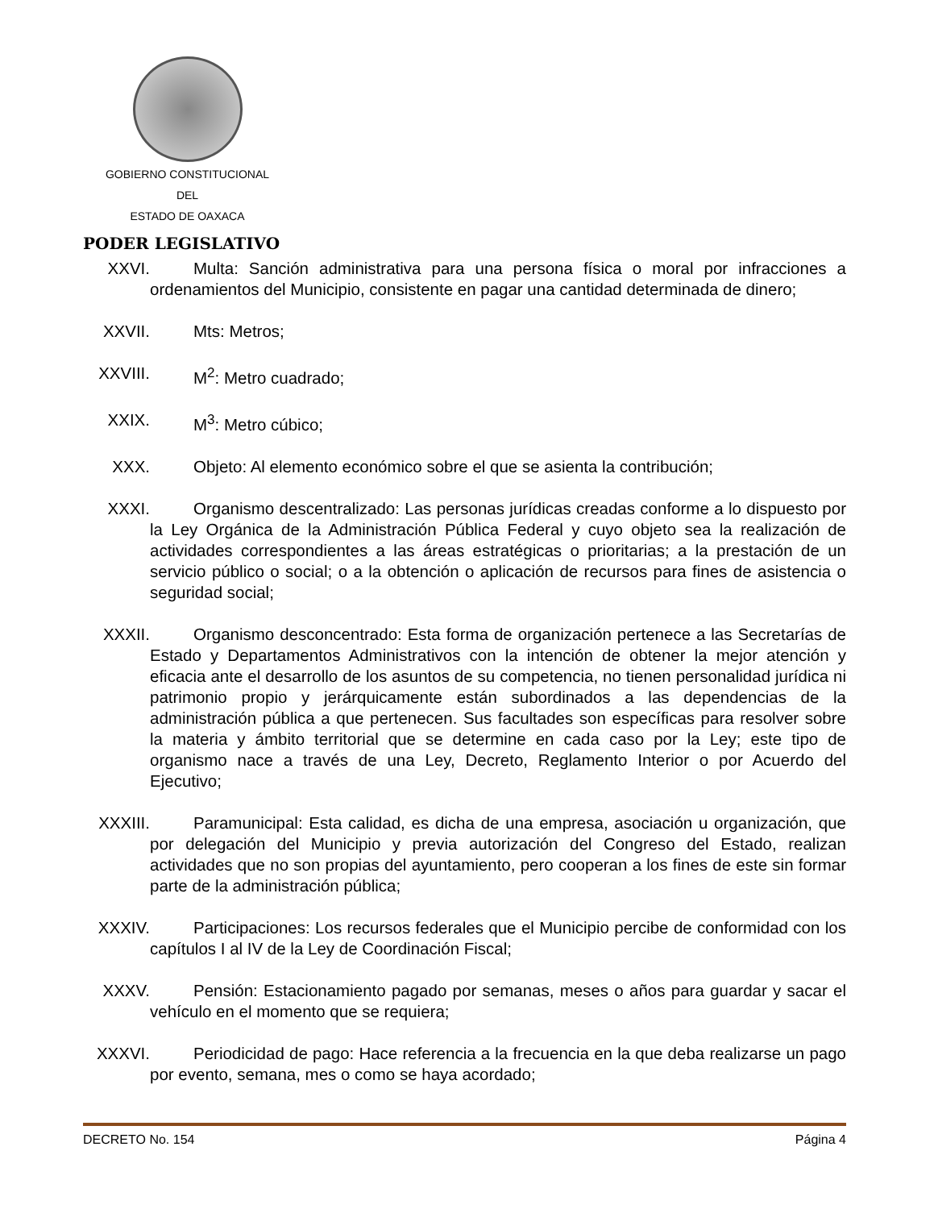GOBIERNO CONSTITUCIONAL
DEL
ESTADO DE OAXACA
PODER LEGISLATIVO
XXVI. Multa: Sanción administrativa para una persona física o moral por infracciones a ordenamientos del Municipio, consistente en pagar una cantidad determinada de dinero;
XXVII. Mts: Metros;
XXVIII.
M<sup>2</sup>: Metro cuadrado;
XXIX. M<sup>3</sup>: Metro cúbico;
XXX. Objeto: Al elemento económico sobre el que se asienta la contribución;
XXXI. Organismo descentralizado: Las personas jurídicas creadas conforme a lo dispuesto por la Ley Orgánica de la Administración Pública Federal y cuyo objeto sea la realización de actividades correspondientes a las áreas estratégicas o prioritarias; a la prestación de un servicio público o social; o a la obtención o aplicación de recursos para fines de asistencia o seguridad social;
XXXII. Organismo desconcentrado: Esta forma de organización pertenece a las Secretarías de Estado y Departamentos Administrativos con la intención de obtener la mejor atención y eficacia ante el desarrollo de los asuntos de su competencia, no tienen personalidad jurídica ni patrimonio propio y jerárquicamente están subordinados a las dependencias de la administración pública a que pertenecen. Sus facultades son específicas para resolver sobre la materia y ámbito territorial que se determine en cada caso por la Ley; este tipo de organismo nace a través de una Ley, Decreto, Reglamento Interior o por Acuerdo del Ejecutivo;
XXXIII.
Paramunicipal: Esta calidad, es dicha de una empresa, asociación u organización, que por delegación del Municipio y previa autorización del Congreso del Estado, realizan actividades que no son propias del ayuntamiento, pero cooperan a los fines de este sin formar parte de la administración pública;
XXXIV. Participaciones: Los recursos federales que el Municipio percibe de conformidad con los capítulos I al IV de la Ley de Coordinación Fiscal;
XXXV. Pensión: Estacionamiento pagado por semanas, meses o años para guardar y sacar el vehículo en el momento que se requiera;
XXXVI. Periodicidad de pago: Hace referencia a la frecuencia en la que deba realizarse un pago por evento, semana, mes o como se haya acordado;
DECRETO No. 154 Página 4